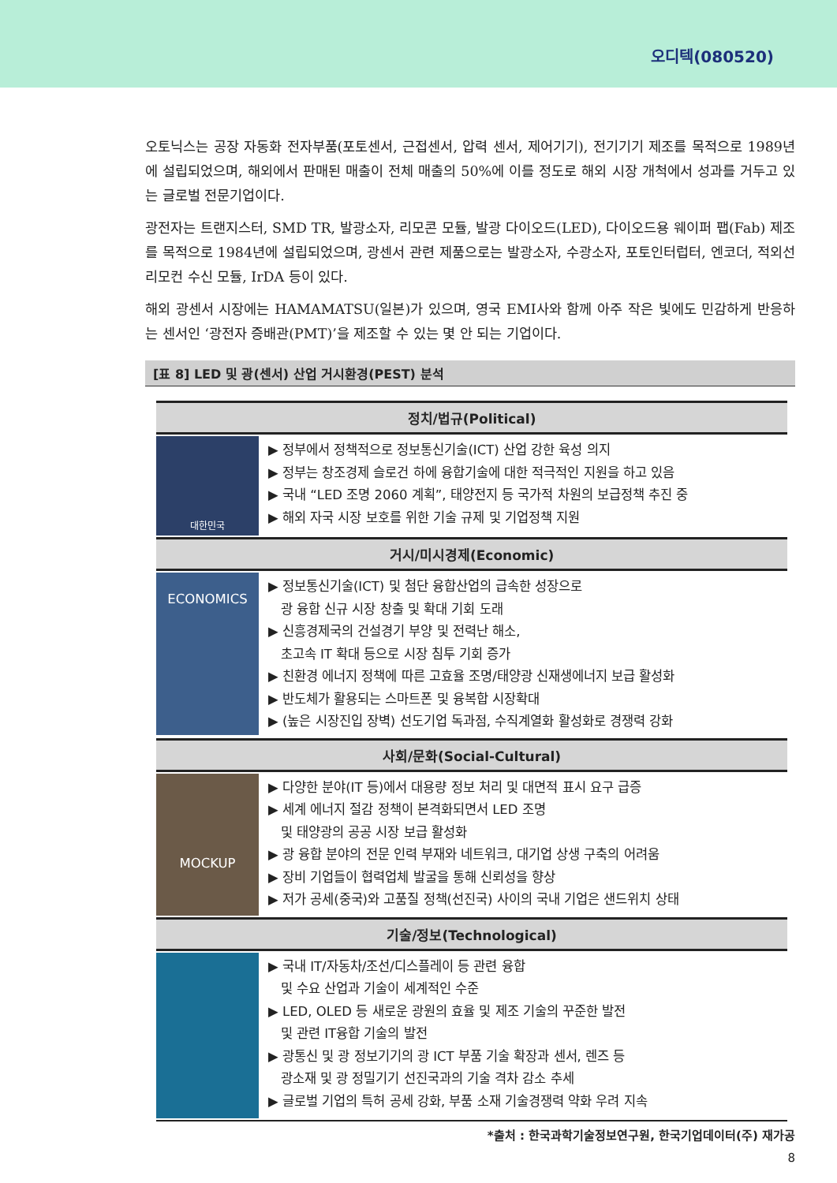오디텍(080520)
오토닉스는 공장 자동화 전자부품(포토센서, 근접센서, 압력 센서, 제어기기), 전기기기 제조를 목적으로 1989년에 설립되었으며, 해외에서 판매된 매출이 전체 매출의 50%에 이를 정도로 해외 시장 개척에서 성과를 거두고 있는 글로벌 전문기업이다.
광전자는 트랜지스터, SMD TR, 발광소자, 리모콘 모듈, 발광 다이오드(LED), 다이오드용 웨이퍼 팹(Fab) 제조를 목적으로 1984년에 설립되었으며, 광센서 관련 제품으로는 발광소자, 수광소자, 포토인터럽터, 엔코더, 적외선 리모컨 수신 모듈, IrDA 등이 있다.
해외 광센서 시장에는 HAMAMATSU(일본)가 있으며, 영국 EMI사와 함께 아주 작은 빛에도 민감하게 반응하는 센서인 ‘광전자 증배관(PMT)’을 제조할 수 있는 몇 안 되는 기업이다.
[표 8] LED 및 광(센서) 산업 거시환경(PEST) 분석
| 정치/법규(Political) | |
| --- | --- |
| 대한민국 | ▶ 정부에서 정책적으로 정보통신기술(ICT) 산업 강한 육성 의지 ▶ 정부는 창조경제 슬로건 하에 융합기술에 대한 적극적인 지원을 하고 있음 ▶ 국내 “LED 조명 2060 계획”, 태양전지 등 국가적 차원의 보급정책 추진 중 ▶ 해외 자국 시장 보호를 위한 기술 규제 및 기업정책 지원 |
| 거시/미시경제(Economic) | |
| ECONOMICS | ▶ 정보통신기술(ICT) 및 첨단 융합산업의 급속한 성장으로 광 융합 신규 시장 창출 및 확대 기회 도래 ▶ 신흥경제국의 건설경기 부양 및 전력난 해소, 초고속 IT 확대 등으로 시장 침투 기회 증가 ▶ 친환경 에너지 정책에 따른 고효율 조명/태양광 신재생에너지 보급 활성화 ▶ 반도체가 활용되는 스마트폰 및 융복합 시장확대 ▶ (높은 시장진입 장벽) 선도기업 독과점, 수직계열화 활성화로 경쟁력 강화 |
| 사회/문화(Social-Cultural) | |
| MOCKUP | ▶ 다양한 분야(IT 등)에서 대용량 정보 처리 및 대면적 표시 요구 급증 ▶ 세계 에너지 절감 정책이 본격화되면서 LED 조명 및 태양광의 공공 시장 보급 활성화 ▶ 광 융합 분야의 전문 인력 부재와 네트워크, 대기업 상생 구축의 어려움 ▶ 장비 기업들이 협력업체 발굴을 통해 신뢰성을 향상 ▶ 저가 공세(중국)와 고품질 정책(선진국) 사이의 국내 기업은 샌드위치 상태 |
| 기술/정보(Technological) | |
| | ▶ 국내 IT/자동차/조선/디스플레이 등 관련 융합 및 수요 산업과 기술이 세계적인 수준 ▶ LED, OLED 등 새로운 광원의 효율 및 제조 기술의 꾸준한 발전 및 관련 IT융합 기술의 발전 ▶ 광통신 및 광 정보기기의 광 ICT 부품 기술 확장과 센서, 렌즈 등 광소재 및 광 정밀기기 선진국과의 기술 격차 감소 추세 ▶ 글로벌 기업의 특허 공세 강화, 부품 소재 기술경쟁력 약화 우려 지속 |
*출처 : 한국과학기술정보연구원, 한국기업데이터(주) 재가공
8